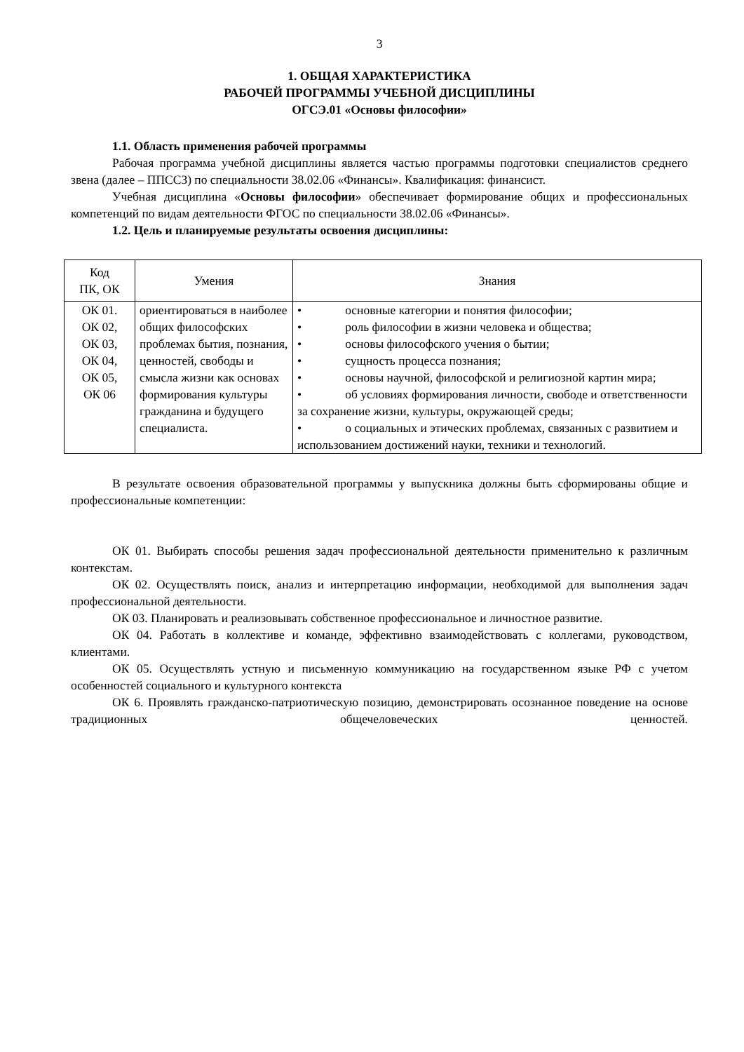3
1. ОБЩАЯ ХАРАКТЕРИСТИКА
РАБОЧЕЙ ПРОГРАММЫ УЧЕБНОЙ ДИСЦИПЛИНЫ
ОГСЭ.01 «Основы философии»
1.1. Область применения рабочей программы
Рабочая программа учебной дисциплины является частью программы подготовки специалистов среднего звена (далее – ППССЗ) по специальности 38.02.06 «Финансы». Квалификация: финансист.
Учебная дисциплина «Основы философии» обеспечивает формирование общих и профессиональных компетенций по видам деятельности ФГОС по специальности 38.02.06 «Финансы».
1.2. Цель и планируемые результаты освоения дисциплины:
| Код ПК, ОК | Умения | Знания |
| --- | --- | --- |
| ОК 01. ОК 02, ОК 03, ОК 04, ОК 05, ОК 06 | ориентироваться в наиболее общих философских проблемах бытия, познания, ценностей, свободы и смысла жизни как основах формирования культуры гражданина и будущего специалиста. | • основные категории и понятия философии; • роль философии в жизни человека и общества; • основы философского учения о бытии; • сущность процесса познания; • основы научной, философской и религиозной картин мира; • об условиях формирования личности, свободе и ответственности за сохранение жизни, культуры, окружающей среды; • о социальных и этических проблемах, связанных с развитием и использованием достижений науки, техники и технологий. |
В результате освоения образовательной программы у выпускника должны быть сформированы общие и профессиональные компетенции:
ОК 01. Выбирать способы решения задач профессиональной деятельности применительно к различным контекстам.
ОК 02. Осуществлять поиск, анализ и интерпретацию информации, необходимой для выполнения задач профессиональной деятельности.
ОК 03. Планировать и реализовывать собственное профессиональное и личностное развитие.
ОК 04. Работать в коллективе и команде, эффективно взаимодействовать с коллегами, руководством, клиентами.
ОК 05. Осуществлять устную и письменную коммуникацию на государственном языке РФ с учетом особенностей социального и культурного контекста
ОК 6. Проявлять гражданско-патриотическую позицию, демонстрировать осознанное поведение на основе традиционных общечеловеческих ценностей.